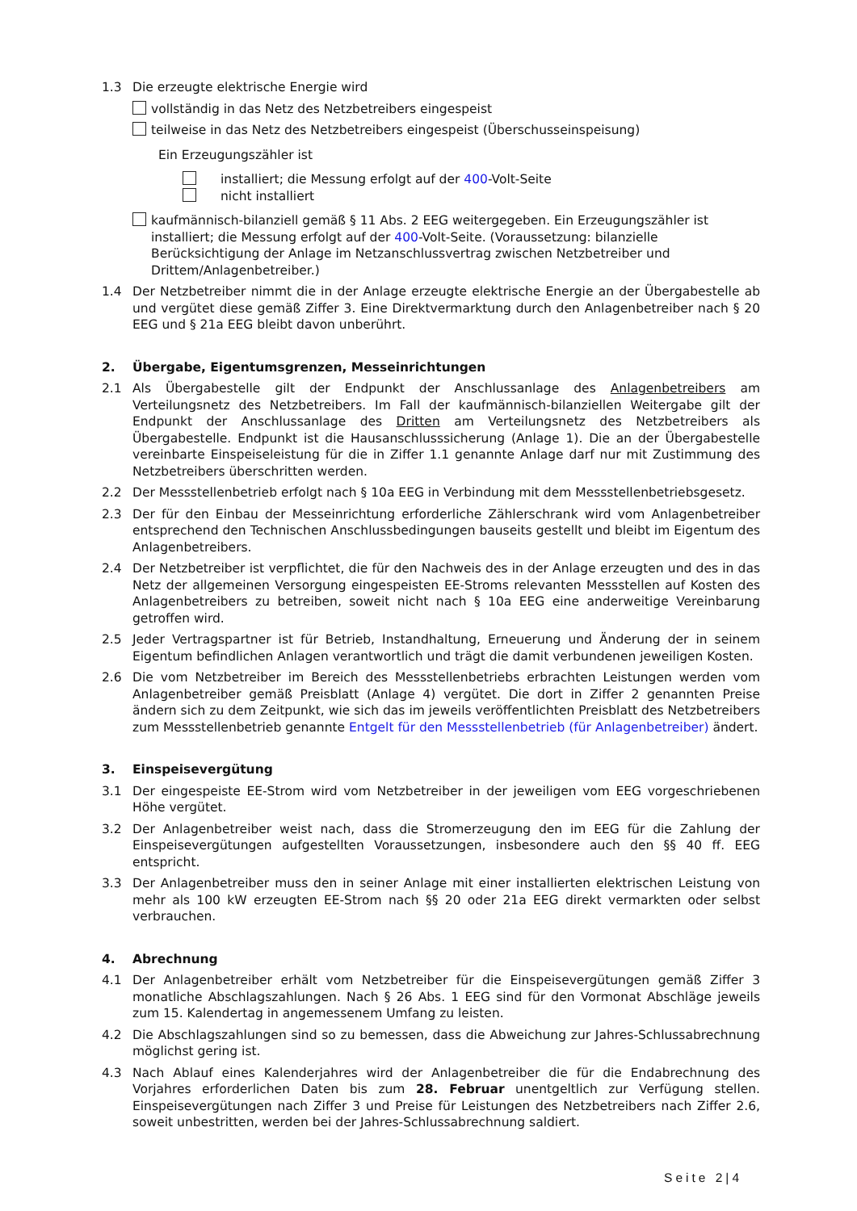1.3 Die erzeugte elektrische Energie wird
vollständig in das Netz des Netzbetreibers eingespeist
teilweise in das Netz des Netzbetreibers eingespeist (Überschusseinspeisung)
Ein Erzeugungszähler ist
installiert; die Messung erfolgt auf der 400-Volt-Seite
nicht installiert
kaufmännisch-bilanziell gemäß § 11 Abs. 2 EEG weitergegeben. Ein Erzeugungszähler ist installiert; die Messung erfolgt auf der 400-Volt-Seite. (Voraussetzung: bilanzielle Berücksichtigung der Anlage im Netzanschlussvertrag zwischen Netzbetreiber und Drittem/Anlagenbetreiber.)
1.4 Der Netzbetreiber nimmt die in der Anlage erzeugte elektrische Energie an der Übergabestelle ab und vergütet diese gemäß Ziffer 3. Eine Direktvermarktung durch den Anlagenbetreiber nach § 20 EEG und § 21a EEG bleibt davon unberührt.
2. Übergabe, Eigentumsgrenzen, Messeinrichtungen
2.1 Als Übergabestelle gilt der Endpunkt der Anschlussanlage des Anlagenbetreibers am Verteilungsnetz des Netzbetreibers. Im Fall der kaufmännisch-bilanziellen Weitergabe gilt der Endpunkt der Anschlussanlage des Dritten am Verteilungsnetz des Netzbetreibers als Übergabestelle. Endpunkt ist die Hausanschlusssicherung (Anlage 1). Die an der Übergabestelle vereinbarte Einspeiseleistung für die in Ziffer 1.1 genannte Anlage darf nur mit Zustimmung des Netzbetreibers überschritten werden.
2.2 Der Messstellenbetrieb erfolgt nach § 10a EEG in Verbindung mit dem Messstellenbetriebsgesetz.
2.3 Der für den Einbau der Messeinrichtung erforderliche Zählerschrank wird vom Anlagenbetreiber entsprechend den Technischen Anschlussbedingungen bauseits gestellt und bleibt im Eigentum des Anlagenbetreibers.
2.4 Der Netzbetreiber ist verpflichtet, die für den Nachweis des in der Anlage erzeugten und des in das Netz der allgemeinen Versorgung eingespeisten EE-Stroms relevanten Messstellen auf Kosten des Anlagenbetreibers zu betreiben, soweit nicht nach § 10a EEG eine anderweitige Vereinbarung getroffen wird.
2.5 Jeder Vertragspartner ist für Betrieb, Instandhaltung, Erneuerung und Änderung der in seinem Eigentum befindlichen Anlagen verantwortlich und trägt die damit verbundenen jeweiligen Kosten.
2.6 Die vom Netzbetreiber im Bereich des Messstellenbetriebs erbrachten Leistungen werden vom Anlagenbetreiber gemäß Preisblatt (Anlage 4) vergütet. Die dort in Ziffer 2 genannten Preise ändern sich zu dem Zeitpunkt, wie sich das im jeweils veröffentlichten Preisblatt des Netzbetreibers zum Messstellenbetrieb genannte Entgelt für den Messstellenbetrieb (für Anlagenbetreiber) ändert.
3. Einspeisevergütung
3.1 Der eingespeiste EE-Strom wird vom Netzbetreiber in der jeweiligen vom EEG vorgeschriebenen Höhe vergütet.
3.2 Der Anlagenbetreiber weist nach, dass die Stromerzeugung den im EEG für die Zahlung der Einspeisevergütungen aufgestellten Voraussetzungen, insbesondere auch den §§ 40 ff. EEG entspricht.
3.3 Der Anlagenbetreiber muss den in seiner Anlage mit einer installierten elektrischen Leistung von mehr als 100 kW erzeugten EE-Strom nach §§ 20 oder 21a EEG direkt vermarkten oder selbst verbrauchen.
4. Abrechnung
4.1 Der Anlagenbetreiber erhält vom Netzbetreiber für die Einspeisevergütungen gemäß Ziffer 3 monatliche Abschlagszahlungen. Nach § 26 Abs. 1 EEG sind für den Vormonat Abschläge jeweils zum 15. Kalendertag in angemessenem Umfang zu leisten.
4.2 Die Abschlagszahlungen sind so zu bemessen, dass die Abweichung zur Jahres-Schlussabrechnung möglichst gering ist.
4.3 Nach Ablauf eines Kalenderjahres wird der Anlagenbetreiber die für die Endabrechnung des Vorjahres erforderlichen Daten bis zum 28. Februar unentgeltlich zur Verfügung stellen. Einspeisevergütungen nach Ziffer 3 und Preise für Leistungen des Netzbetreibers nach Ziffer 2.6, soweit unbestritten, werden bei der Jahres-Schlussabrechnung saldiert.
Seite 2|4